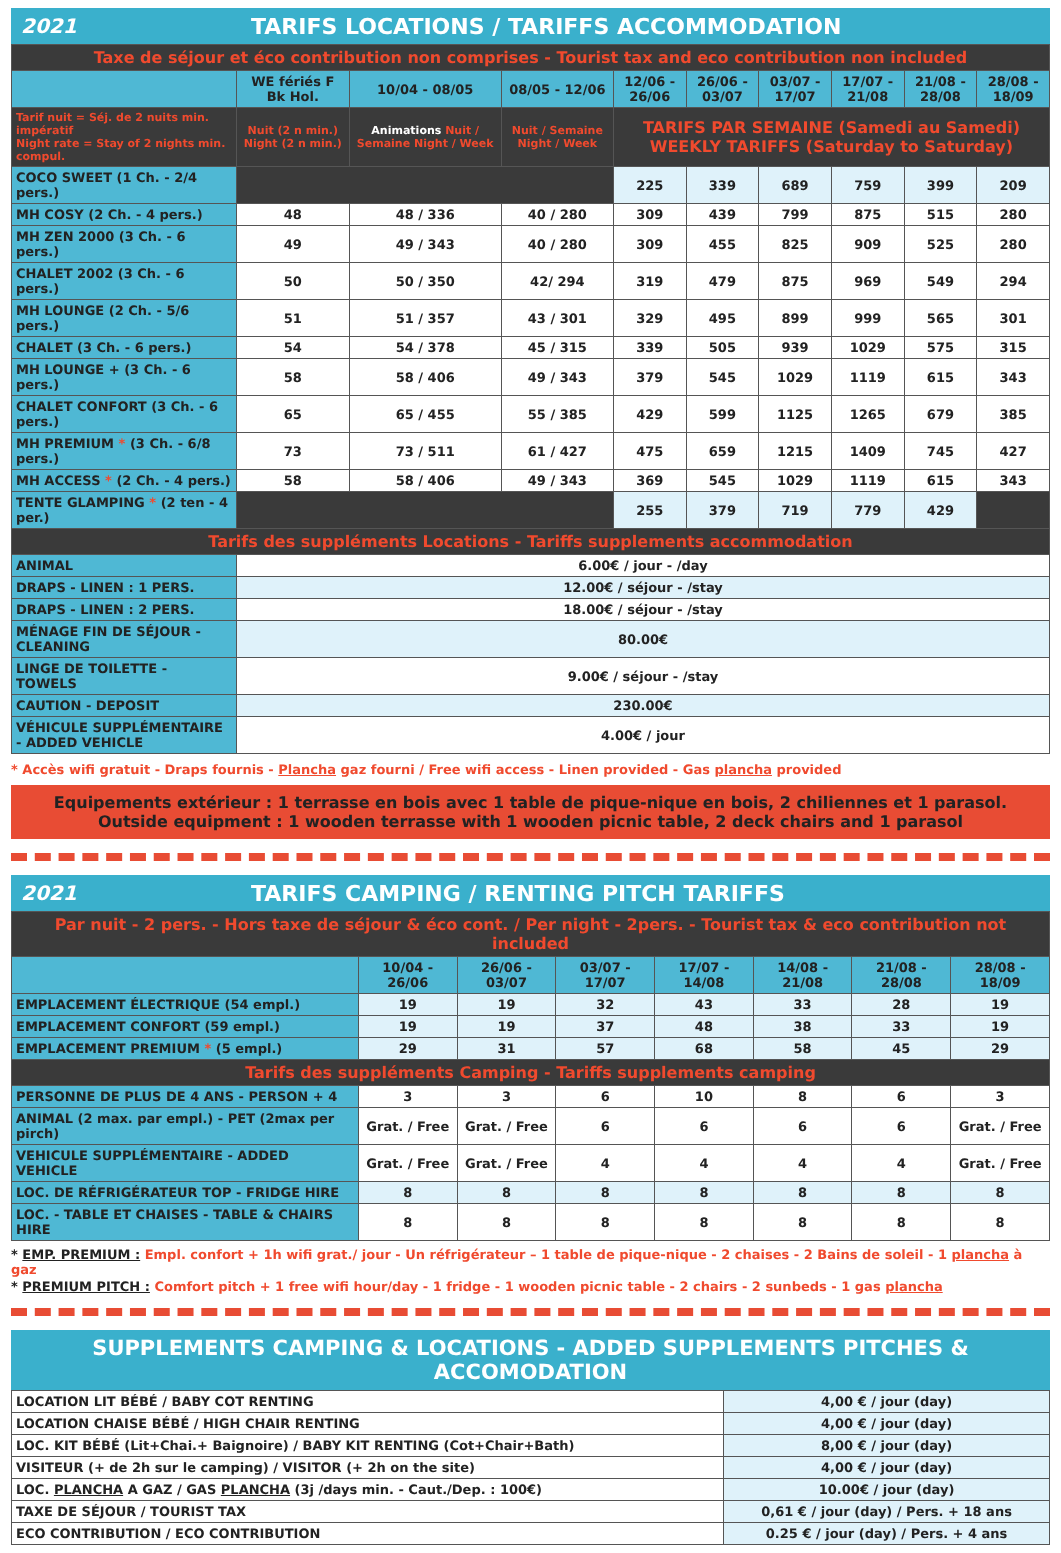2021 TARIFS LOCATIONS / TARIFFS ACCOMMODATION
| Taxe de séjour et éco contribution non comprises - Tourist tax and eco contribution non included | | | | | | | | | |
| | WE fériés F Bk Hol. | 10/04 - 08/05 | 08/05 - 12/06 | 12/06 - 26/06 | 26/06 - 03/07 | 03/07 - 17/07 | 17/07 - 21/08 | 21/08 - 28/08 | 28/08 - 18/09 |
| Tarif nuit = Séj. de 2 nuits min. impératif Night rate = Stay of 2 nights min. compul. | Nuit (2 n min.) Night (2 n min.) | Animations Nuit / Semaine Night / Week | Nuit / Semaine Night / Week | TARIFS PAR SEMAINE (Samedi au Samedi) WEEKLY TARIFFS (Saturday to Saturday) | | | | | |
| COCO SWEET (1 Ch. - 2/4 pers.) | | | | 225 | 339 | 689 | 759 | 399 | 209 |
| MH COSY (2 Ch. - 4 pers.) | 48 | 48 / 336 | 40 / 280 | 309 | 439 | 799 | 875 | 515 | 280 |
| MH ZEN 2000 (3 Ch. - 6 pers.) | 49 | 49 / 343 | 40 / 280 | 309 | 455 | 825 | 909 | 525 | 280 |
| CHALET 2002 (3 Ch. - 6 pers.) | 50 | 50 / 350 | 42/ 294 | 319 | 479 | 875 | 969 | 549 | 294 |
| MH LOUNGE (2 Ch. - 5/6 pers.) | 51 | 51 / 357 | 43 / 301 | 329 | 495 | 899 | 999 | 565 | 301 |
| CHALET (3 Ch. - 6 pers.) | 54 | 54 / 378 | 45 / 315 | 339 | 505 | 939 | 1029 | 575 | 315 |
| MH LOUNGE + (3 Ch. - 6 pers.) | 58 | 58 / 406 | 49 / 343 | 379 | 545 | 1029 | 1119 | 615 | 343 |
| CHALET CONFORT (3 Ch. - 6 pers.) | 65 | 65 / 455 | 55 / 385 | 429 | 599 | 1125 | 1265 | 679 | 385 |
| MH PREMIUM * (3 Ch. - 6/8 pers.) | 73 | 73 / 511 | 61 / 427 | 475 | 659 | 1215 | 1409 | 745 | 427 |
| MH ACCESS * (2 Ch. - 4 pers.) | 58 | 58 / 406 | 49 / 343 | 369 | 545 | 1029 | 1119 | 615 | 343 |
| TENTE GLAMPING * (2 ten - 4 per.) | | | | 255 | 379 | 719 | 779 | 429 | |
| Tarifs des suppléments Locations - Tariffs supplements accommodation | | | | | | | | | |
| ANIMAL | 6.00€ / jour - /day | | | | | | | | |
| DRAPS - LINEN : 1 PERS. | 12.00€ / séjour - /stay | | | | | | | | |
| DRAPS - LINEN : 2 PERS. | 18.00€ / séjour - /stay | | | | | | | | |
| MÉNAGE FIN DE SÉJOUR - CLEANING | 80.00€ | | | | | | | | |
| LINGE DE TOILETTE - TOWELS | 9.00€ / séjour - /stay | | | | | | | | |
| CAUTION - DEPOSIT | 230.00€ | | | | | | | | |
| VÉHICULE SUPPLÉMENTAIRE - ADDED VEHICLE | 4.00€ / jour | | | | | | | | |
* Accès wifi gratuit - Draps fournis - Plancha gaz fourni / Free wifi access - Linen provided - Gas plancha provided
Equipements extérieur : 1 terrasse en bois avec 1 table de pique-nique en bois, 2 chiliennes et 1 parasol.
Outside equipment : 1 wooden terrasse with 1 wooden picnic table, 2 deck chairs and 1 parasol
2021 TARIFS CAMPING / RENTING PITCH TARIFFS
| Par nuit - 2 pers. - Hors taxe de séjour & éco cont. / Per night - 2pers. - Tourist tax & eco contribution not included | | | | | | | |
| | 10/04 - 26/06 | 26/06 - 03/07 | 03/07 - 17/07 | 17/07 - 14/08 | 14/08 - 21/08 | 21/08 - 28/08 | 28/08 - 18/09 |
| EMPLACEMENT ÉLECTRIQUE (54 empl.) | 19 | 19 | 32 | 43 | 33 | 28 | 19 |
| EMPLACEMENT CONFORT (59 empl.) | 19 | 19 | 37 | 48 | 38 | 33 | 19 |
| EMPLACEMENT PREMIUM * (5 empl.) | 29 | 31 | 57 | 68 | 58 | 45 | 29 |
| Tarifs des suppléments Camping - Tariffs supplements camping | | | | | | | |
| PERSONNE DE PLUS DE 4 ANS - PERSON + 4 | 3 | 3 | 6 | 10 | 8 | 6 | 3 |
| ANIMAL (2 max. par empl.) - PET (2max per pirch) | Grat. / Free | Grat. / Free | 6 | 6 | 6 | 6 | Grat. / Free |
| VEHICULE SUPPLÉMENTAIRE - ADDED VEHICLE | Grat. / Free | Grat. / Free | 4 | 4 | 4 | 4 | Grat. / Free |
| LOC. DE RÉFRIGÉRATEUR TOP - FRIDGE HIRE | 8 | 8 | 8 | 8 | 8 | 8 | 8 |
| LOC. - TABLE ET CHAISES - TABLE & CHAIRS HIRE | 8 | 8 | 8 | 8 | 8 | 8 | 8 |
* EMP. PREMIUM : Empl. confort + 1h wifi grat./ jour - Un réfrigérateur – 1 table de pique-nique - 2 chaises - 2 Bains de soleil - 1 plancha à gaz
* PREMIUM PITCH : Comfort pitch + 1 free wifi hour/day - 1 fridge - 1 wooden picnic table - 2 chairs - 2 sunbeds - 1 gas plancha
SUPPLEMENTS CAMPING & LOCATIONS - ADDED SUPPLEMENTS PITCHES & ACCOMODATION
| LOCATION LIT BÉBÉ / BABY COT RENTING | 4,00 € / jour (day) |
| LOCATION CHAISE BÉBÉ / HIGH CHAIR RENTING | 4,00 € / jour (day) |
| LOC. KIT BÉBÉ (Lit+Chai.+ Baignoire) / BABY KIT RENTING (Cot+Chair+Bath) | 8,00 € / jour (day) |
| VISITEUR (+ de 2h sur le camping) / VISITOR (+ 2h on the site) | 4,00 € / jour (day) |
| LOC. PLANCHA A GAZ / GAS PLANCHA (3j /days min. - Caut./Dep. : 100€) | 10.00€ / jour (day) |
| TAXE DE SÉJOUR / TOURIST TAX | 0,61 € / jour (day) / Pers. + 18 ans |
| ECO CONTRIBUTION / ECO CONTRIBUTION | 0.25 € / jour (day) / Pers. + 4 ans |